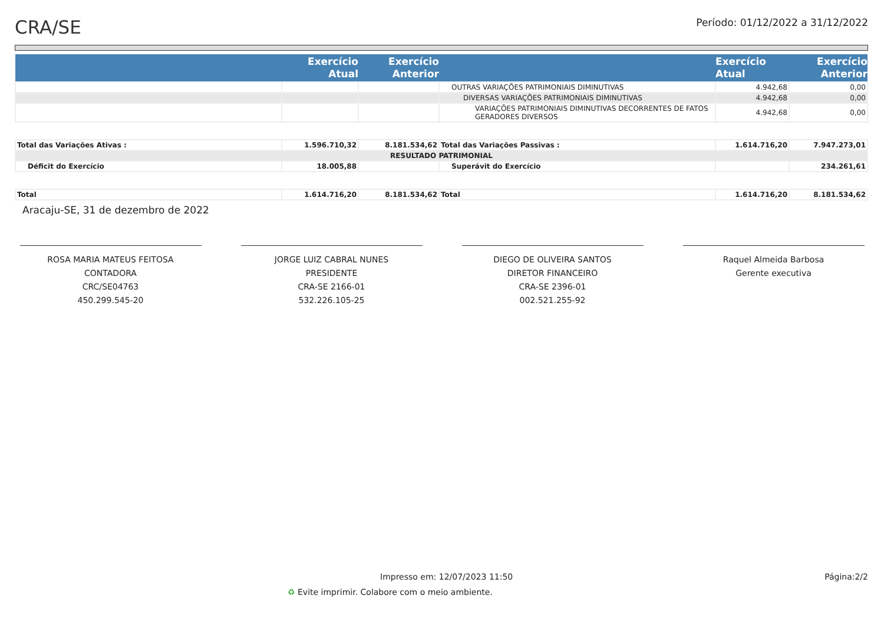CRA/SE
Período: 01/12/2022 a 31/12/2022
| | Exercício Atual | Exercício Anterior | | Exercício Atual | Exercício Anterior |
| --- | --- | --- | --- | --- | --- |
| | | | OUTRAS VARIAÇÕES PATRIMONIAIS DIMINUTIVAS | 4.942,68 | 0,00 |
| | | | DIVERSAS VARIAÇÕES PATRIMONIAIS DIMINUTIVAS | 4.942,68 | 0,00 |
| | | | VARIAÇÕES PATRIMONIAIS DIMINUTIVAS DECORRENTES DE FATOS GERADORES DIVERSOS | 4.942,68 | 0,00 |
| Total das Variações Ativas : | 1.596.710,32 | 8.181.534,62 | Total das Variações Passivas : | 1.614.716,20 | 7.947.273,01 |
| RESULTADO PATRIMONIAL | | | | | |
| Déficit do Exercício | 18.005,88 | | Superávit do Exercício | | 234.261,61 |
| Total | 1.614.716,20 | 8.181.534,62 | Total | 1.614.716,20 | 8.181.534,62 |
Aracaju-SE, 31 de dezembro de 2022
ROSA MARIA MATEUS FEITOSA
CONTADORA
CRC/SE04763
450.299.545-20
JORGE LUIZ CABRAL NUNES
PRESIDENTE
CRA-SE 2166-01
532.226.105-25
DIEGO DE OLIVEIRA SANTOS
DIRETOR FINANCEIRO
CRA-SE 2396-01
002.521.255-92
Raquel Almeida Barbosa
Gerente executiva
Impresso em: 12/07/2023 11:50 Página:2/2
♻ Evite imprimir. Colabore com o meio ambiente.